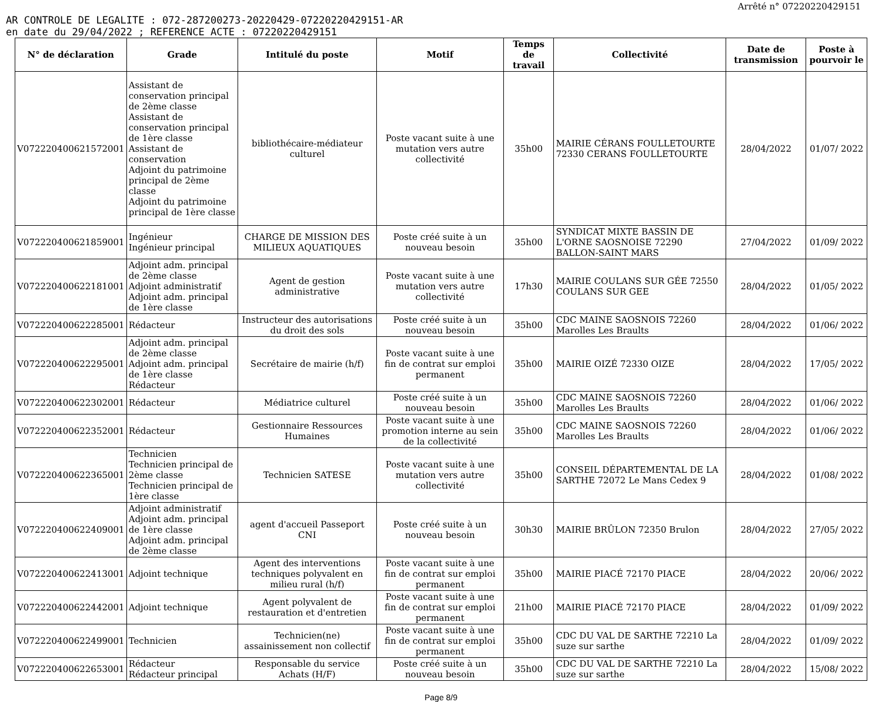Arrêté n° 07220220429151
AR CONTROLE DE LEGALITE : 072-287200273-20220429-07220220429151-AR
en date du 29/04/2022 ; REFERENCE ACTE : 07220220429151
| N° de déclaration | Grade | Intitulé du poste | Motif | Temps de travail | Collectivité | Date de transmission | Poste à pourvoir le |
| --- | --- | --- | --- | --- | --- | --- | --- |
| V072220400621572001 | Assistant de conservation principal de 2ème classe Assistant de conservation principal de 1ère classe Assistant de conservation Adjoint du patrimoine principal de 2ème classe Adjoint du patrimoine principal de 1ère classe | bibliothécaire-médiateur culturel | Poste vacant suite à une mutation vers autre collectivité | 35h00 | MAIRIE CÉRANS FOULLETOURTE 72330 CERANS FOULLETOURTE | 28/04/2022 | 01/07/ 2022 |
| V072220400621859001 | Ingénieur Ingénieur principal | CHARGE DE MISSION DES MILIEUX AQUATIQUES | Poste créé suite à un nouveau besoin | 35h00 | SYNDICAT MIXTE BASSIN DE L'ORNE SAOSNOISE 72290 BALLON-SAINT MARS | 27/04/2022 | 01/09/ 2022 |
| V072220400622181001 | Adjoint adm. principal de 2ème classe Adjoint administratif Adjoint adm. principal de 1ère classe | Agent de gestion administrative | Poste vacant suite à une mutation vers autre collectivité | 17h30 | MAIRIE COULANS SUR GÉE 72550 COULANS SUR GEE | 28/04/2022 | 01/05/ 2022 |
| V072220400622285001 | Rédacteur | Instructeur des autorisations du droit des sols | Poste créé suite à un nouveau besoin | 35h00 | CDC MAINE SAOSNOIS 72260 Marolles Les Braults | 28/04/2022 | 01/06/ 2022 |
| V072220400622295001 | Adjoint adm. principal de 2ème classe Adjoint adm. principal de 1ère classe Rédacteur | Secrétaire de mairie (h/f) | Poste vacant suite à une fin de contrat sur emploi permanent | 35h00 | MAIRIE OIZÉ 72330 OIZE | 28/04/2022 | 17/05/ 2022 |
| V072220400622302001 | Rédacteur | Médiatrice culturel | Poste créé suite à un nouveau besoin | 35h00 | CDC MAINE SAOSNOIS 72260 Marolles Les Braults | 28/04/2022 | 01/06/ 2022 |
| V072220400622352001 | Rédacteur | Gestionnaire Ressources Humaines | Poste vacant suite à une promotion interne au sein de la collectivité | 35h00 | CDC MAINE SAOSNOIS 72260 Marolles Les Braults | 28/04/2022 | 01/06/ 2022 |
| V072220400622365001 | Technicien Technicien principal de 2ème classe Technicien principal de 1ère classe | Technicien SATESE | Poste vacant suite à une mutation vers autre collectivité | 35h00 | CONSEIL DÉPARTEMENTAL DE LA SARTHE 72072 Le Mans Cedex 9 | 28/04/2022 | 01/08/ 2022 |
| V072220400622409001 | Adjoint administratif Adjoint adm. principal de 1ère classe Adjoint adm. principal de 2ème classe | agent d'accueil Passeport CNI | Poste créé suite à un nouveau besoin | 30h30 | MAIRIE BRÛLON 72350 Brulon | 28/04/2022 | 27/05/ 2022 |
| V072220400622413001 | Adjoint technique | Agent des interventions techniques polyvalent en milieu rural (h/f) | Poste vacant suite à une fin de contrat sur emploi permanent | 35h00 | MAIRIE PIACÉ 72170 PIACE | 28/04/2022 | 20/06/ 2022 |
| V072220400622442001 | Adjoint technique | Agent polyvalent de restauration et d'entretien | Poste vacant suite à une fin de contrat sur emploi permanent | 21h00 | MAIRIE PIACÉ 72170 PIACE | 28/04/2022 | 01/09/ 2022 |
| V072220400622499001 | Technicien | Technicien(ne) assainissement non collectif | Poste vacant suite à une fin de contrat sur emploi permanent | 35h00 | CDC DU VAL DE SARTHE 72210 La suze sur sarthe | 28/04/2022 | 01/09/ 2022 |
| V072220400622653001 | Rédacteur Rédacteur principal | Responsable du service Achats (H/F) | Poste créé suite à un nouveau besoin | 35h00 | CDC DU VAL DE SARTHE 72210 La suze sur sarthe | 28/04/2022 | 15/08/ 2022 |
Page 8/9